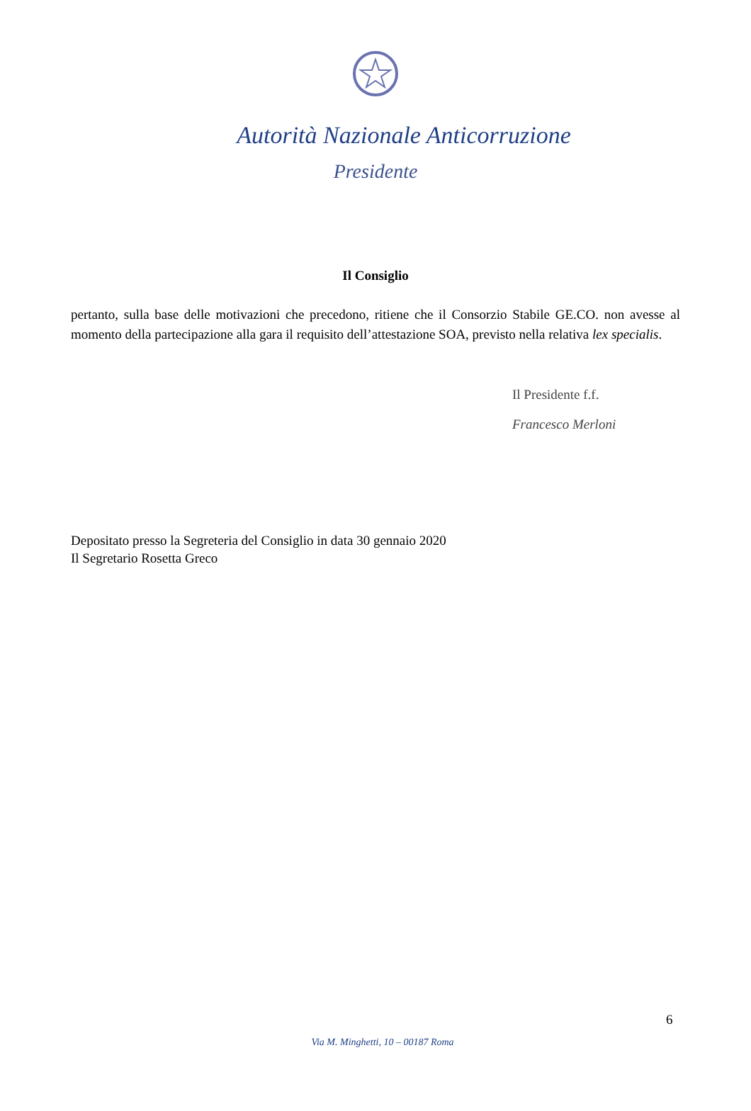Autorità Nazionale Anticorruzione
Presidente
Il Consiglio
pertanto, sulla base delle motivazioni che precedono, ritiene che il Consorzio Stabile GE.CO. non avesse al momento della partecipazione alla gara il requisito dell’attestazione SOA, previsto nella relativa lex specialis.
Il Presidente f.f.
Francesco Merloni
Depositato presso la Segreteria del Consiglio in data 30 gennaio 2020
Il Segretario Rosetta Greco
6
Via M. Minghetti, 10 – 00187 Roma